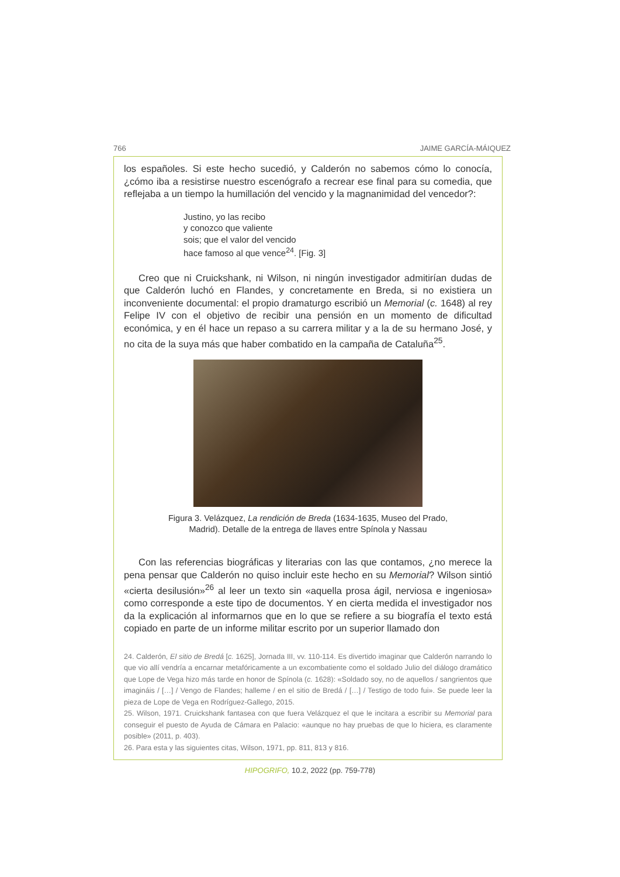766 JAIME GARCÍA-MÁIQUEZ
los españoles. Si este hecho sucedió, y Calderón no sabemos cómo lo conocía, ¿cómo iba a resistirse nuestro escenógrafo a recrear ese final para su comedia, que reflejaba a un tiempo la humillación del vencido y la magnanimidad del vencedor?:
Justino, yo las recibo
y conozco que valiente
sois; que el valor del vencido
hace famoso al que vence<sup>24</sup>. [Fig. 3]
Creo que ni Cruickshank, ni Wilson, ni ningún investigador admitirían dudas de que Calderón luchó en Flandes, y concretamente en Breda, si no existiera un inconveniente documental: el propio dramaturgo escribió un Memorial (c. 1648) al rey Felipe IV con el objetivo de recibir una pensión en un momento de dificultad económica, y en él hace un repaso a su carrera militar y a la de su hermano José, y no cita de la suya más que haber combatido en la campaña de Cataluña<sup>25</sup>.
Figura 3. Velázquez, La rendición de Breda (1634-1635, Museo del Prado,
Madrid). Detalle de la entrega de llaves entre Spínola y Nassau
Con las referencias biográficas y literarias con las que contamos, ¿no merece la pena pensar que Calderón no quiso incluir este hecho en su Memorial? Wilson sintió «cierta desilusión»<sup>26</sup> al leer un texto sin «aquella prosa ágil, nerviosa e ingeniosa» como corresponde a este tipo de documentos. Y en cierta medida el investigador nos da la explicación al informarnos que en lo que se refiere a su biografía el texto está copiado en parte de un informe militar escrito por un superior llamado don
24. Calderón, El sitio de Bredá [c. 1625], Jornada III, vv. 110-114. Es divertido imaginar que Calderón narrando lo que vio allí vendría a encarnar metafóricamente a un excombatiente como el soldado Julio del diálogo dramático que Lope de Vega hizo más tarde en honor de Spínola (c. 1628): «Soldado soy, no de aquellos / sangrientos que imagináis / […] / Vengo de Flandes; halleme / en el sitio de Bredá / […] / Testigo de todo fui». Se puede leer la pieza de Lope de Vega en Rodríguez-Gallego, 2015.
25. Wilson, 1971. Cruickshank fantasea con que fuera Velázquez el que le incitara a escribir su Memorial para conseguir el puesto de Ayuda de Cámara en Palacio: «aunque no hay pruebas de que lo hiciera, es claramente posible» (2011, p. 403).
26. Para esta y las siguientes citas, Wilson, 1971, pp. 811, 813 y 816.
HIPOGRIFO, 10.2, 2022 (pp. 759-778)